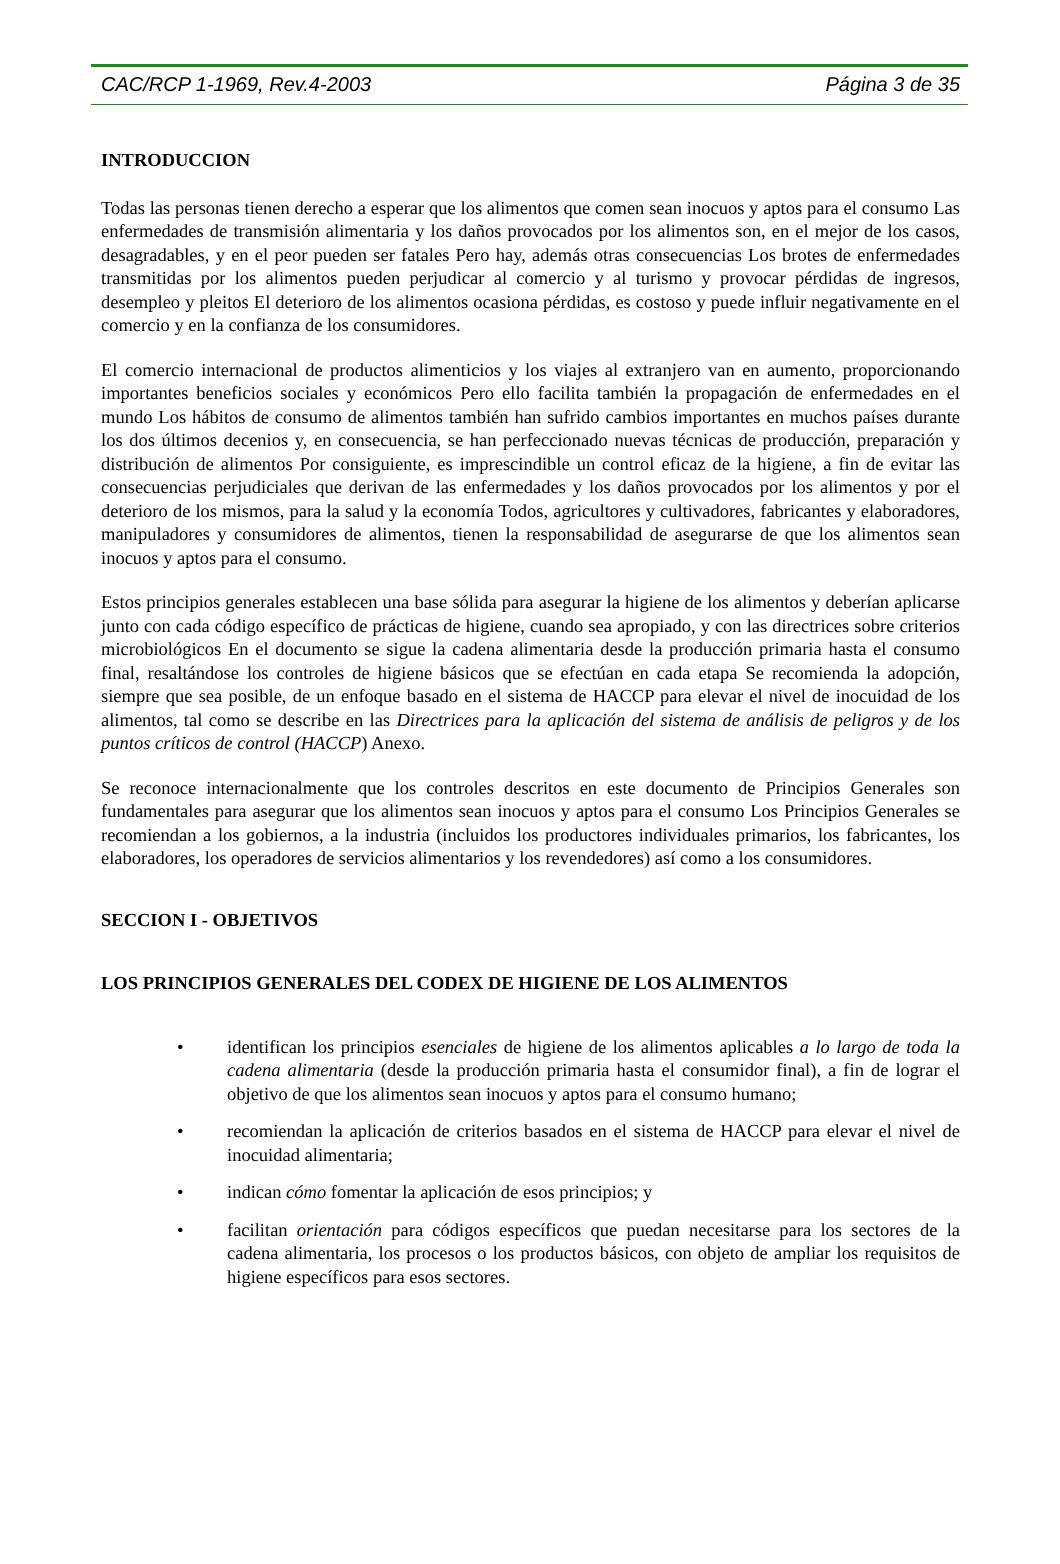CAC/RCP 1-1969, Rev.4-2003 Página 3 de 35
INTRODUCCION
Todas las personas tienen derecho a esperar que los alimentos que comen sean inocuos y aptos para el consumo Las enfermedades de transmisión alimentaria y los daños provocados por los alimentos son, en el mejor de los casos, desagradables, y en el peor pueden ser fatales Pero hay, además otras consecuencias Los brotes de enfermedades transmitidas por los alimentos pueden perjudicar al comercio y al turismo y provocar pérdidas de ingresos, desempleo y pleitos El deterioro de los alimentos ocasiona pérdidas, es costoso y puede influir negativamente en el comercio y en la confianza de los consumidores.
El comercio internacional de productos alimenticios y los viajes al extranjero van en aumento, proporcionando importantes beneficios sociales y económicos Pero ello facilita también la propagación de enfermedades en el mundo Los hábitos de consumo de alimentos también han sufrido cambios importantes en muchos países durante los dos últimos decenios y, en consecuencia, se han perfeccionado nuevas técnicas de producción, preparación y distribución de alimentos Por consiguiente, es imprescindible un control eficaz de la higiene, a fin de evitar las consecuencias perjudiciales que derivan de las enfermedades y los daños provocados por los alimentos y por el deterioro de los mismos, para la salud y la economía Todos, agricultores y cultivadores, fabricantes y elaboradores, manipuladores y consumidores de alimentos, tienen la responsabilidad de asegurarse de que los alimentos sean inocuos y aptos para el consumo.
Estos principios generales establecen una base sólida para asegurar la higiene de los alimentos y deberían aplicarse junto con cada código específico de prácticas de higiene, cuando sea apropiado, y con las directrices sobre criterios microbiológicos En el documento se sigue la cadena alimentaria desde la producción primaria hasta el consumo final, resaltándose los controles de higiene básicos que se efectúan en cada etapa Se recomienda la adopción, siempre que sea posible, de un enfoque basado en el sistema de HACCP para elevar el nivel de inocuidad de los alimentos, tal como se describe en las Directrices para la aplicación del sistema de análisis de peligros y de los puntos críticos de control (HACCP) Anexo.
Se reconoce internacionalmente que los controles descritos en este documento de Principios Generales son fundamentales para asegurar que los alimentos sean inocuos y aptos para el consumo Los Principios Generales se recomiendan a los gobiernos, a la industria (incluidos los productores individuales primarios, los fabricantes, los elaboradores, los operadores de servicios alimentarios y los revendedores) así como a los consumidores.
SECCION I - OBJETIVOS
LOS PRINCIPIOS GENERALES DEL CODEX DE HIGIENE DE LOS ALIMENTOS
• identifican los principios esenciales de higiene de los alimentos aplicables a lo largo de toda la cadena alimentaria (desde la producción primaria hasta el consumidor final), a fin de lograr el objetivo de que los alimentos sean inocuos y aptos para el consumo humano;
• recomiendan la aplicación de criterios basados en el sistema de HACCP para elevar el nivel de inocuidad alimentaria;
• indican cómo fomentar la aplicación de esos principios; y
• facilitan orientación para códigos específicos que puedan necesitarse para los sectores de la cadena alimentaria, los procesos o los productos básicos, con objeto de ampliar los requisitos de higiene específicos para esos sectores.